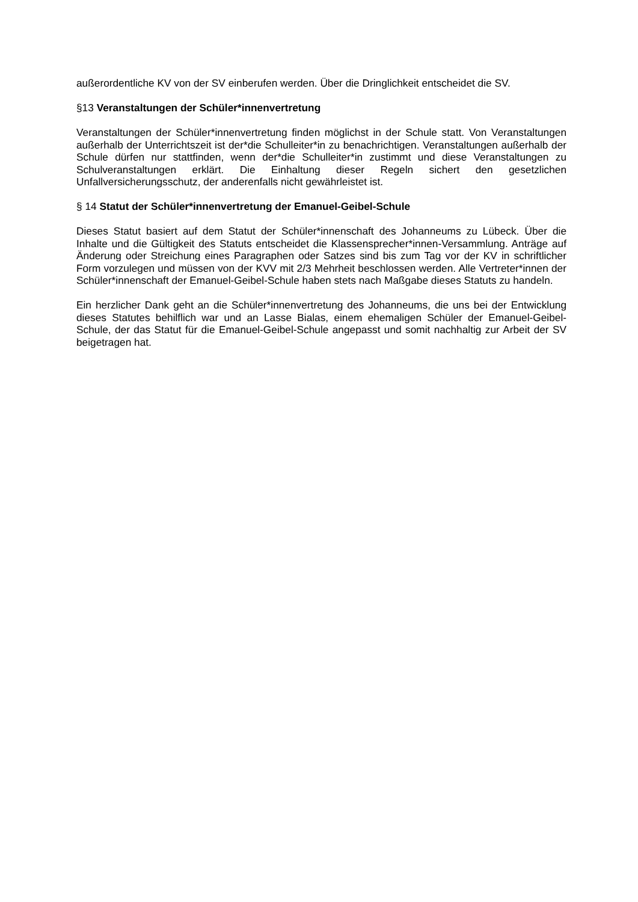außerordentliche KV von der SV einberufen werden. Über die Dringlichkeit entscheidet die SV.
§13 Veranstaltungen der Schüler*innenvertretung
Veranstaltungen der Schüler*innenvertretung finden möglichst in der Schule statt. Von Veranstaltungen außerhalb der Unterrichtszeit ist der*die Schulleiter*in zu benachrichtigen. Veranstaltungen außerhalb der Schule dürfen nur stattfinden, wenn der*die Schulleiter*in zustimmt und diese Veranstaltungen zu Schulveranstaltungen erklärt. Die Einhaltung dieser Regeln sichert den gesetzlichen Unfallversicherungsschutz, der anderenfalls nicht gewährleistet ist.
§ 14 Statut der Schüler*innenvertretung der Emanuel-Geibel-Schule
Dieses Statut basiert auf dem Statut der Schüler*innenschaft des Johanneums zu Lübeck. Über die Inhalte und die Gültigkeit des Statuts entscheidet die Klassensprecher*innen-Versammlung. Anträge auf Änderung oder Streichung eines Paragraphen oder Satzes sind bis zum Tag vor der KV in schriftlicher Form vorzulegen und müssen von der KVV mit 2/3 Mehrheit beschlossen werden. Alle Vertreter*innen der Schüler*innenschaft der Emanuel-Geibel-Schule haben stets nach Maßgabe dieses Statuts zu handeln.
Ein herzlicher Dank geht an die Schüler*innenvertretung des Johanneums, die uns bei der Entwicklung dieses Statutes behilflich war und an Lasse Bialas, einem ehemaligen Schüler der Emanuel-Geibel-Schule, der das Statut für die Emanuel-Geibel-Schule angepasst und somit nachhaltig zur Arbeit der SV beigetragen hat.